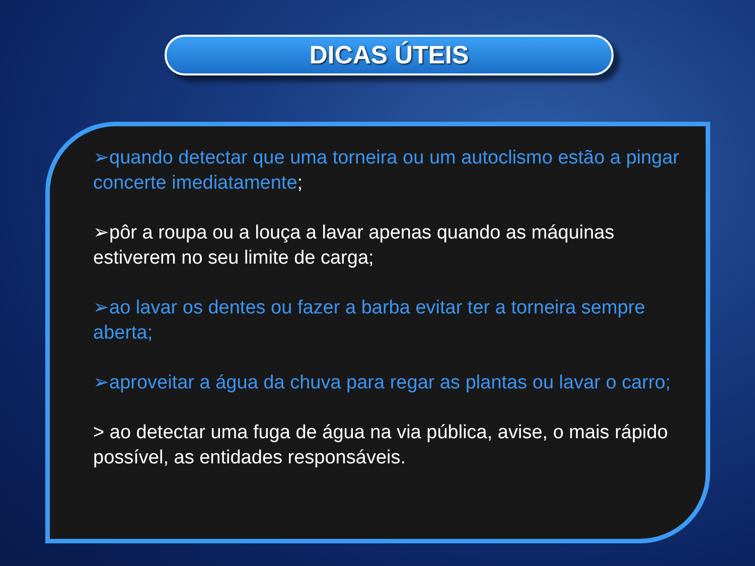DICAS ÚTEIS
➢quando detectar que uma torneira ou um autoclismo estão a pingar concerte imediatamente;
➢pôr a roupa ou a louça a lavar apenas quando as máquinas estiverem no seu limite de carga;
➢ao lavar os dentes ou fazer a barba evitar ter a torneira sempre aberta;
➢aproveitar a água da chuva para regar as plantas ou lavar o carro;
> ao detectar uma fuga de água na via pública, avise, o mais rápido possível, as entidades responsáveis.